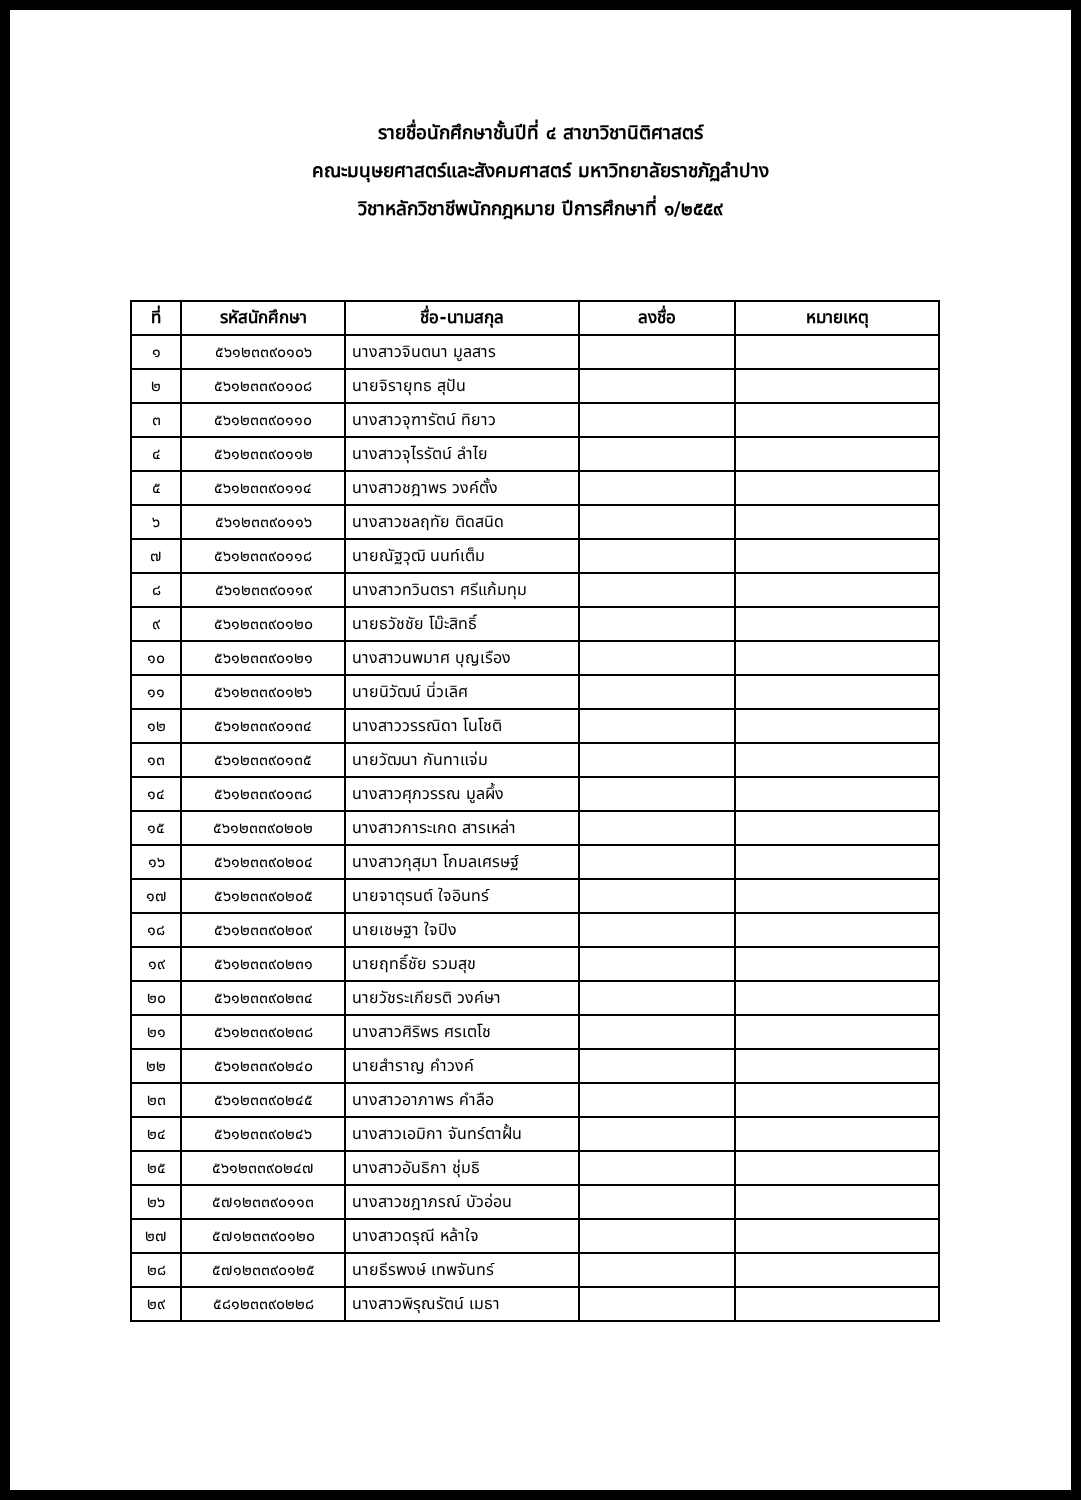รายชื่อนักศึกษาชั้นปีที่ ๔ สาขาวิชานิติศาสตร์
คณะมนุษยศาสตร์และสังคมศาสตร์ มหาวิทยาลัยราชภัฏลำปาง
วิชาหลักวิชาชีพนักกฎหมาย ปีการศึกษาที่ ๑/๒๕๕๙
| ที่ | รหัสนักศึกษา | ชื่อ-นามสกุล | ลงชื่อ | หมายเหตุ |
| --- | --- | --- | --- | --- |
| ๑ | ๕๖๑๒๓๓๙๐๑๐๖ | นางสาวจินตนา มูลสาร | | |
| ๒ | ๕๖๑๒๓๓๙๐๑๐๘ | นายจิรายุทธ สุปัน | | |
| ๓ | ๕๖๑๒๓๓๙๐๑๑๐ | นางสาวจุฑารัตน์ ทิยาว | | |
| ๔ | ๕๖๑๒๓๓๙๐๑๑๒ | นางสาวจุไรรัตน์ ลำไย | | |
| ๕ | ๕๖๑๒๓๓๙๐๑๑๔ | นางสาวชฎาพร วงค์ตั้ง | | |
| ๖ | ๕๖๑๒๓๓๙๐๑๑๖ | นางสาวชลฤทัย ติดสนิด | | |
| ๗ | ๕๖๑๒๓๓๙๐๑๑๘ | นายณัฐวุฒิ นนท์เต็ม | | |
| ๘ | ๕๖๑๒๓๓๙๐๑๑๙ | นางสาวทวินตรา ศรีแก้มทุม | | |
| ๙ | ๕๖๑๒๓๓๙๐๑๒๐ | นายธวัชชัย โม๊ะสิทธิ์ | | |
| ๑๐ | ๕๖๑๒๓๓๙๐๑๒๑ | นางสาวนพมาศ บุญเรือง | | |
| ๑๑ | ๕๖๑๒๓๓๙๐๑๒๖ | นายนิวัฒน์ นิ่วเลิศ | | |
| ๑๒ | ๕๖๑๒๓๓๙๐๑๓๔ | นางสาววรรณิดา โนโชติ | | |
| ๑๓ | ๕๖๑๒๓๓๙๐๑๓๕ | นายวัฒนา กันทาแจ่ม | | |
| ๑๔ | ๕๖๑๒๓๓๙๐๑๓๘ | นางสาวศุภวรรณ มูลผึ้ง | | |
| ๑๕ | ๕๖๑๒๓๓๙๐๒๐๒ | นางสาวการะเกด สารเหล่า | | |
| ๑๖ | ๕๖๑๒๓๓๙๐๒๐๔ | นางสาวกุสุมา โกมลเศรษฐ์ | | |
| ๑๗ | ๕๖๑๒๓๓๙๐๒๐๕ | นายจาตุรนต์ ใจอินทร์ | | |
| ๑๘ | ๕๖๑๒๓๓๙๐๒๐๙ | นายเชษฐา ใจปิง | | |
| ๑๙ | ๕๖๑๒๓๓๙๐๒๓๑ | นายฤทธิ์ชัย รวมสุข | | |
| ๒๐ | ๕๖๑๒๓๓๙๐๒๓๔ | นายวัชระเกียรติ วงค์ษา | | |
| ๒๑ | ๕๖๑๒๓๓๙๐๒๓๘ | นางสาวศิริพร ศรเตโช | | |
| ๒๒ | ๕๖๑๒๓๓๙๐๒๔๐ | นายสำราญ คำวงค์ | | |
| ๒๓ | ๕๖๑๒๓๓๙๐๒๔๕ | นางสาวอาภาพร คำลือ | | |
| ๒๔ | ๕๖๑๒๓๓๙๐๒๔๖ | นางสาวเอมิกา จันทร์ตาฝั้น | | |
| ๒๕ | ๕๖๑๒๓๓๙๐๒๔๗ | นางสาวอันธิกา ชุ่มธิ | | |
| ๒๖ | ๕๗๑๒๓๓๙๐๑๑๓ | นางสาวชฎาภรณ์ บัวอ่อน | | |
| ๒๗ | ๕๗๑๒๓๓๙๐๑๒๐ | นางสาวดรุณี หล้าใจ | | |
| ๒๘ | ๕๗๑๒๓๓๙๐๑๒๕ | นายธีรพงษ์ เทพจันทร์ | | |
| ๒๙ | ๕๘๑๒๓๓๙๐๒๒๘ | นางสาวพิรุณรัตน์ เมธา | | |